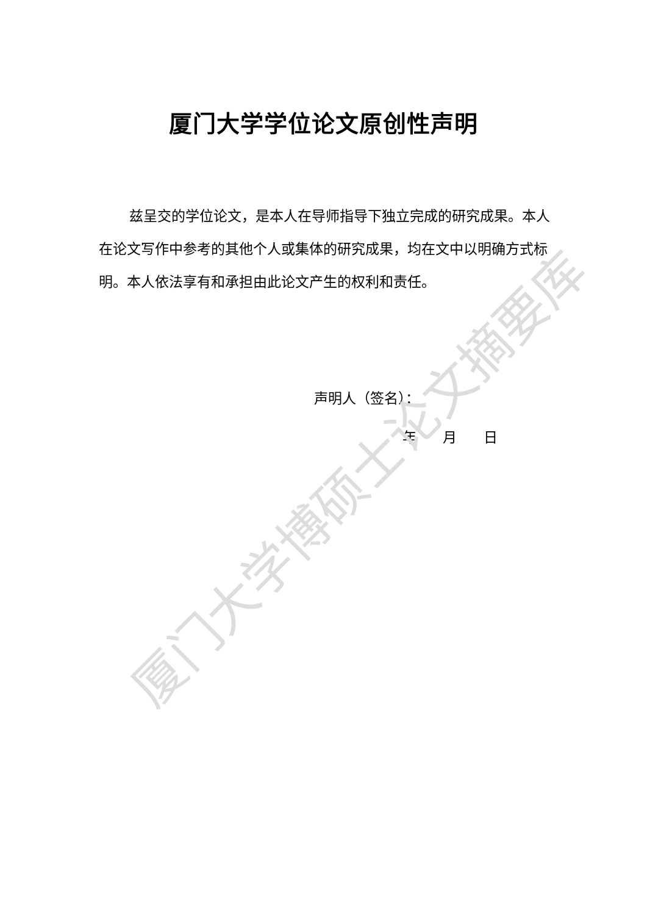厦门大学学位论文原创性声明
兹呈交的学位论文，是本人在导师指导下独立完成的研究成果。本人在论文写作中参考的其他个人或集体的研究成果，均在文中以明确方式标明。本人依法享有和承担由此论文产生的权利和责任。
声明人（签名）：
年 月 日
厦门大学博硕士论文摘要库